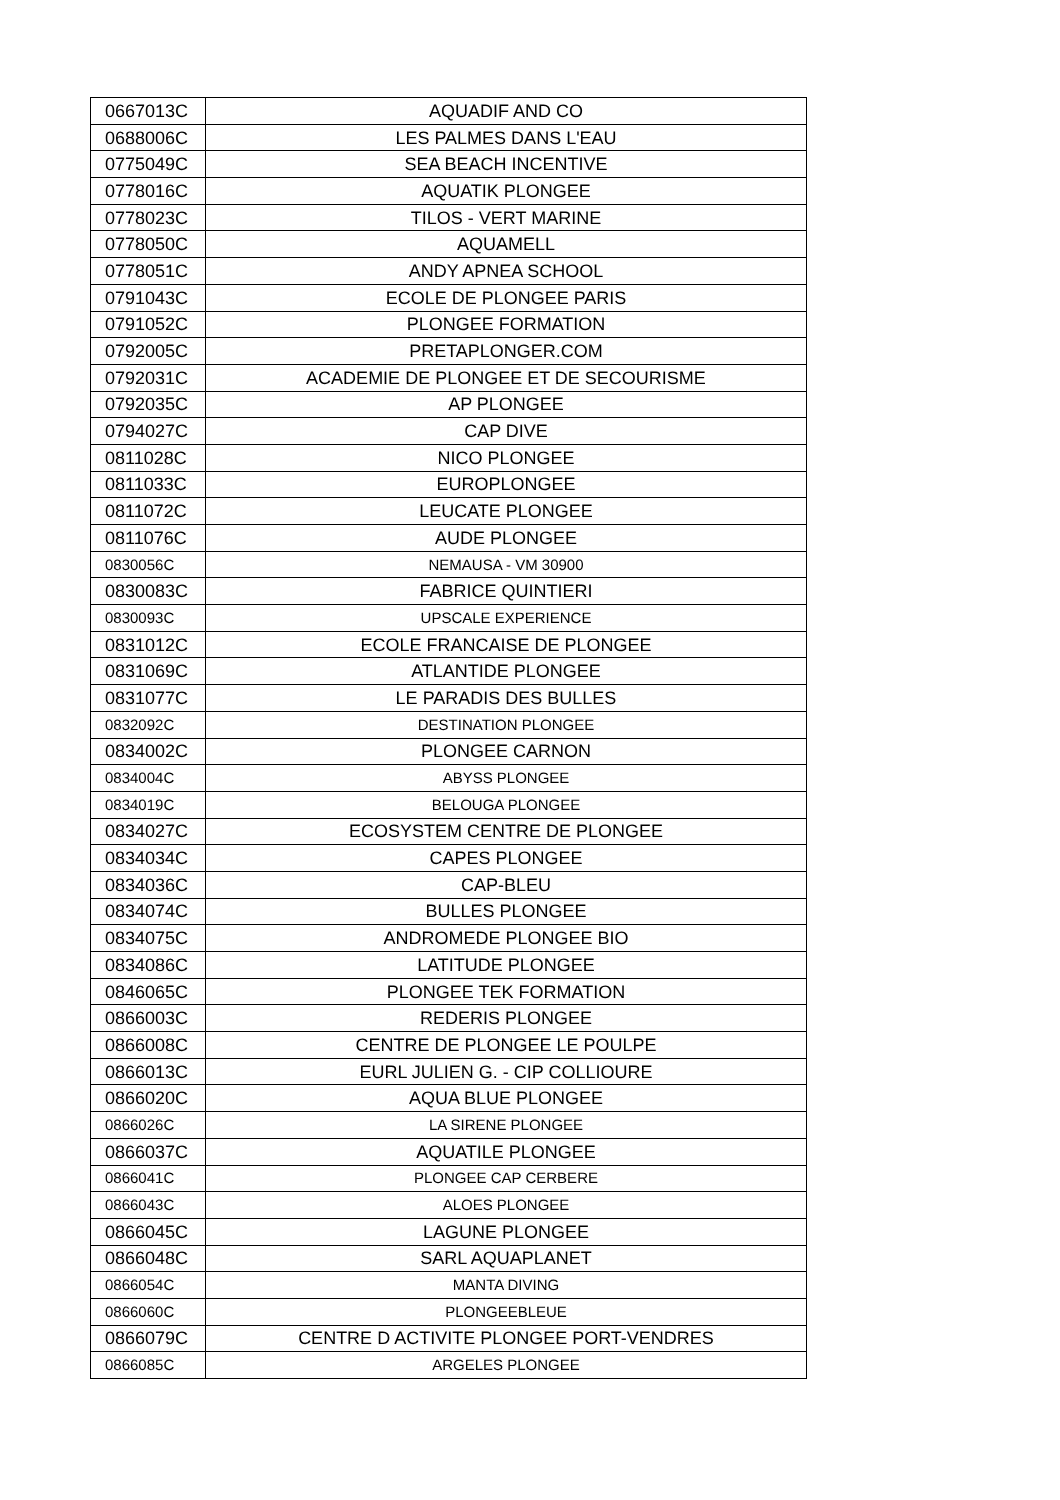| 0667013C | AQUADIF AND CO |
| 0688006C | LES PALMES DANS L'EAU |
| 0775049C | SEA BEACH INCENTIVE |
| 0778016C | AQUATIK PLONGEE |
| 0778023C | TILOS - VERT MARINE |
| 0778050C | AQUAMELL |
| 0778051C | ANDY APNEA SCHOOL |
| 0791043C | ECOLE DE PLONGEE PARIS |
| 0791052C | PLONGEE FORMATION |
| 0792005C | PRETAPLONGER.COM |
| 0792031C | ACADEMIE DE PLONGEE ET DE SECOURISME |
| 0792035C | AP PLONGEE |
| 0794027C | CAP DIVE |
| 0811028C | NICO PLONGEE |
| 0811033C | EUROPLONGEE |
| 0811072C | LEUCATE PLONGEE |
| 0811076C | AUDE PLONGEE |
| 0830056C | NEMAUSA - VM 30900 |
| 0830083C | FABRICE QUINTIERI |
| 0830093C | UPSCALE EXPERIENCE |
| 0831012C | ECOLE FRANCAISE DE PLONGEE |
| 0831069C | ATLANTIDE PLONGEE |
| 0831077C | LE PARADIS DES BULLES |
| 0832092C | DESTINATION PLONGEE |
| 0834002C | PLONGEE CARNON |
| 0834004C | ABYSS PLONGEE |
| 0834019C | BELOUGA PLONGEE |
| 0834027C | ECOSYSTEM CENTRE DE PLONGEE |
| 0834034C | CAPES PLONGEE |
| 0834036C | CAP-BLEU |
| 0834074C | BULLES PLONGEE |
| 0834075C | ANDROMEDE PLONGEE BIO |
| 0834086C | LATITUDE PLONGEE |
| 0846065C | PLONGEE TEK FORMATION |
| 0866003C | REDERIS PLONGEE |
| 0866008C | CENTRE DE PLONGEE LE POULPE |
| 0866013C | EURL JULIEN G. - CIP COLLIOURE |
| 0866020C | AQUA BLUE PLONGEE |
| 0866026C | LA SIRENE PLONGEE |
| 0866037C | AQUATILE PLONGEE |
| 0866041C | PLONGEE CAP CERBERE |
| 0866043C | ALOES PLONGEE |
| 0866045C | LAGUNE PLONGEE |
| 0866048C | SARL AQUAPLANET |
| 0866054C | MANTA DIVING |
| 0866060C | PLONGEEBLEUE |
| 0866079C | CENTRE D ACTIVITE PLONGEE PORT-VENDRES |
| 0866085C | ARGELES PLONGEE |